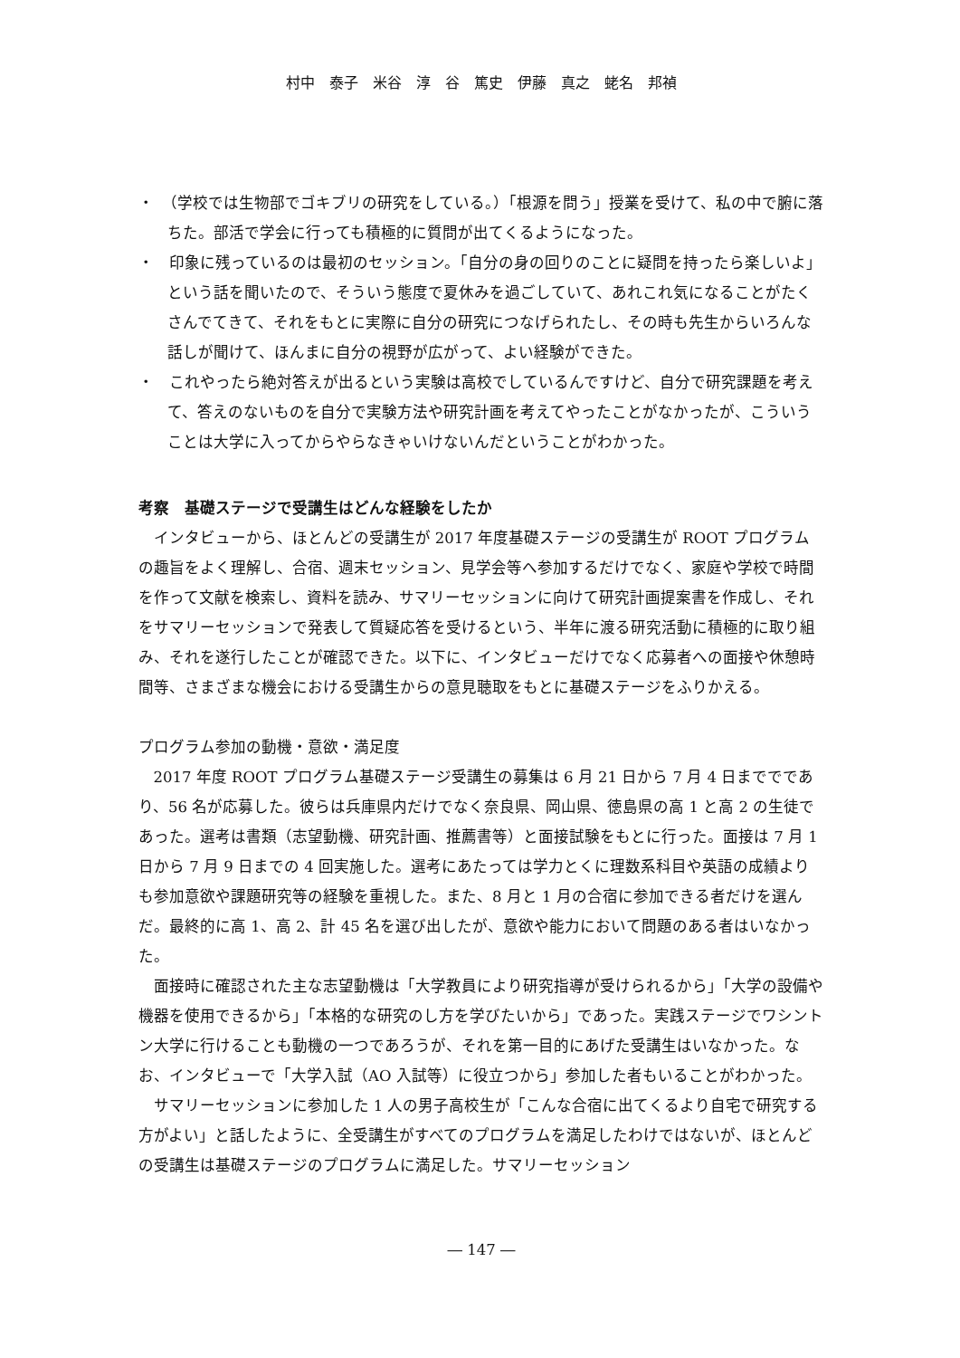村中　泰子　米谷　淳　谷　篤史　伊藤　真之　蛯名　邦禎
・　（学校では生物部でゴキブリの研究をしている。）「根源を問う」授業を受けて、私の中で腑に落ちた。部活で学会に行っても積極的に質問が出てくるようになった。
・　印象に残っているのは最初のセッション。「自分の身の回りのことに疑問を持ったら楽しいよ」という話を聞いたので、そういう態度で夏休みを過ごしていて、あれこれ気になることがたくさんでてきて、それをもとに実際に自分の研究につなげられたし、その時も先生からいろんな話しが聞けて、ほんまに自分の視野が広がって、よい経験ができた。
・　これやったら絶対答えが出るという実験は高校でしているんですけど、自分で研究課題を考えて、答えのないものを自分で実験方法や研究計画を考えてやったことがなかったが、こういうことは大学に入ってからやらなきゃいけないんだということがわかった。
考察　基礎ステージで受講生はどんな経験をしたか
インタビューから、ほとんどの受講生が 2017 年度基礎ステージの受講生が ROOT プログラムの趣旨をよく理解し、合宿、週末セッション、見学会等へ参加するだけでなく、家庭や学校で時間を作って文献を検索し、資料を読み、サマリーセッションに向けて研究計画提案書を作成し、それをサマリーセッションで発表して質疑応答を受けるという、半年に渡る研究活動に積極的に取り組み、それを遂行したことが確認できた。以下に、インタビューだけでなく応募者への面接や休憩時間等、さまざまな機会における受講生からの意見聴取をもとに基礎ステージをふりかえる。
プログラム参加の動機・意欲・満足度
2017 年度 ROOT プログラム基礎ステージ受講生の募集は 6 月 21 日から 7 月 4 日まででであり、56 名が応募した。彼らは兵庫県内だけでなく奈良県、岡山県、徳島県の高 1 と高 2 の生徒であった。選考は書類（志望動機、研究計画、推薦書等）と面接試験をもとに行った。面接は 7 月 1 日から 7 月 9 日までの 4 回実施した。選考にあたっては学力とくに理数系科目や英語の成績よりも参加意欲や課題研究等の経験を重視した。また、8 月と 1 月の合宿に参加できる者だけを選んだ。最終的に高 1、高 2、計 45 名を選び出したが、意欲や能力において問題のある者はいなかった。
面接時に確認された主な志望動機は「大学教員により研究指導が受けられるから」「大学の設備や機器を使用できるから」「本格的な研究のし方を学びたいから」であった。実践ステージでワシントン大学に行けることも動機の一つであろうが、それを第一目的にあげた受講生はいなかった。なお、インタビューで「大学入試（AO 入試等）に役立つから」参加した者もいることがわかった。
サマリーセッションに参加した 1 人の男子高校生が「こんな合宿に出てくるより自宅で研究する方がよい」と話したように、全受講生がすべてのプログラムを満足したわけではないが、ほとんどの受講生は基礎ステージのプログラムに満足した。サマリーセッション
― 147 ―